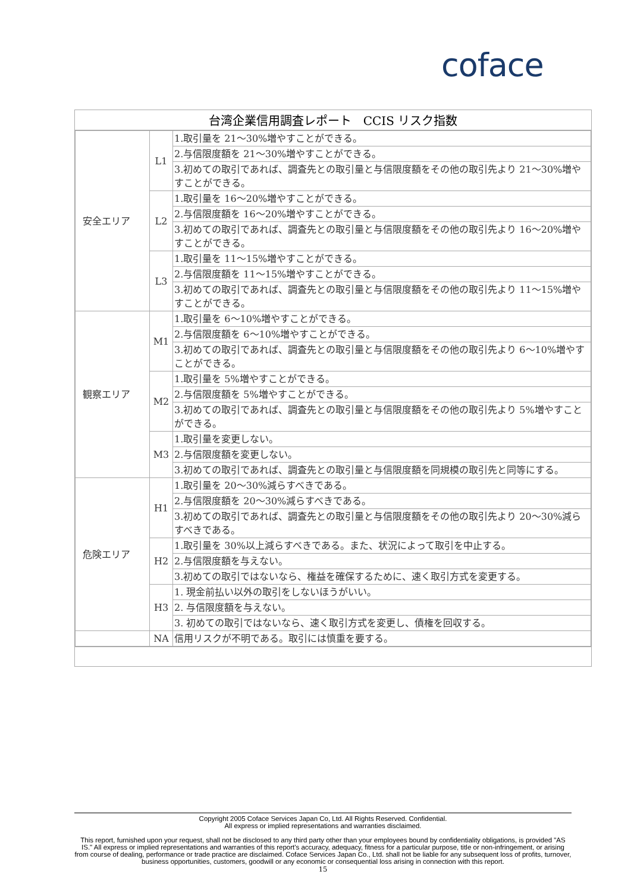coface
台湾企業信用調査レポート　CCIS リスク指数
| 安全エリア | L1 | 1.取引量を 21～30%増やすことができる。 |
| | | 2.与信限度額を 21～30%増やすことができる。 |
| | | 3.初めての取引であれば、調査先との取引量と与信限度額をその他の取引先より 21～30%増やすことができる。 |
| | L2 | 1.取引量を 16～20%増やすことができる。 |
| | | 2.与信限度額を 16～20%増やすことができる。 |
| | | 3.初めての取引であれば、調査先との取引量と与信限度額をその他の取引先より 16～20%増やすことができる。 |
| | L3 | 1.取引量を 11～15%増やすことができる。 |
| | | 2.与信限度額を 11～15%増やすことができる。 |
| | | 3.初めての取引であれば、調査先との取引量と与信限度額をその他の取引先より 11～15%増やすことができる。 |
| 観察エリア | M1 | 1.取引量を 6～10%増やすことができる。 |
| | | 2.与信限度額を 6～10%増やすことができる。 |
| | | 3.初めての取引であれば、調査先との取引量と与信限度額をその他の取引先より 6～10%増やすことができる。 |
| | M2 | 1.取引量を 5%増やすことができる。 |
| | | 2.与信限度額を 5%増やすことができる。 |
| | | 3.初めての取引であれば、調査先との取引量と与信限度額をその他の取引先より 5%増やすことができる。 |
| | M3 | 1.取引量を変更しない。 |
| | | 2.与信限度額を変更しない。 |
| | | 3.初めての取引であれば、調査先との取引量と与信限度額を同規模の取引先と同等にする。 |
| 危険エリア | H1 | 1.取引量を 20～30%減らすべきである。 |
| | | 2.与信限度額を 20～30%減らすべきである。 |
| | | 3.初めての取引であれば、調査先との取引量と与信限度額をその他の取引先より 20～30%減らすべきである。 |
| | H2 | 1.取引量を 30%以上減らすべきである。また、状況によって取引を中止する。 |
| | | 2.与信限度額を与えない。 |
| | | 3.初めての取引ではないなら、権益を確保するために、速く取引方式を変更する。 |
| | H3 | 1. 現金前払い以外の取引をしないほうがいい。 |
| | | 2. 与信限度額を与えない。 |
| | | 3. 初めての取引ではないなら、速く取引方式を変更し、債権を回収する。 |
| | NA | 信用リスクが不明である。取引には慎重を要する。 |
Copyright 2005 Coface Services Japan Co, Ltd. All Rights Reserved. Confidential.
All express or implied representations and warranties disclaimed.
This report, furnished upon your request, shall not be disclosed to any third party other than your employees bound by confidentiality obligations, is provided "AS IS." All express or implied representations and warranties of this report's accuracy, adequacy, fitness for a particular purpose, title or non-infringement, or arising from course of dealing, performance or trade practice are disclaimed. Coface Services Japan Co., Ltd. shall not be liable for any subsequent loss of profits, turnover, business opportunities, customers, goodwill or any economic or consequential loss arising in connection with this report.
15